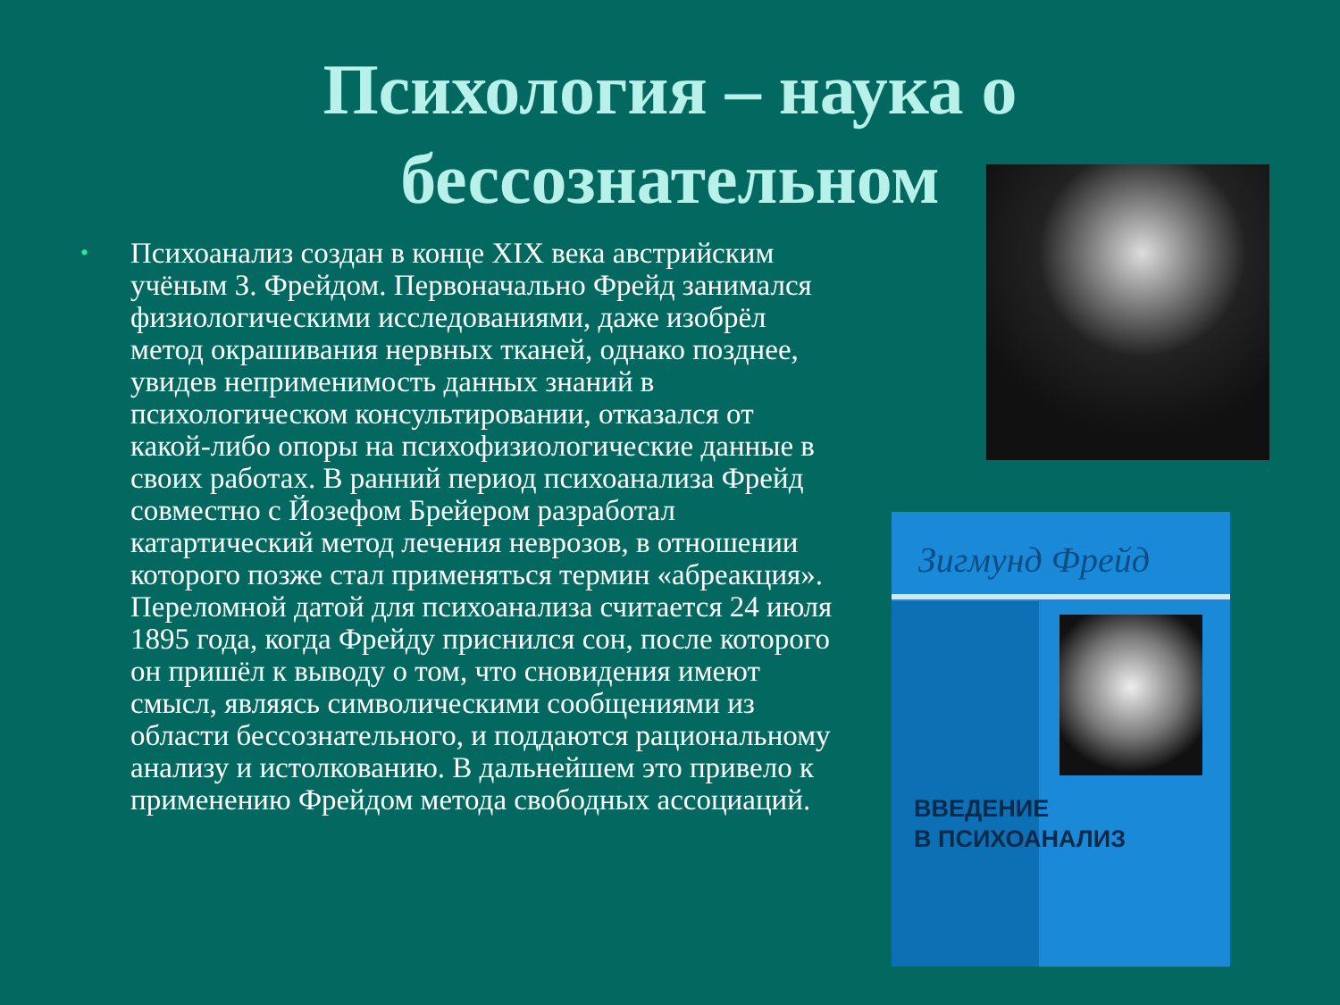Психология – наука о
бессознательном
•
Психоанализ создан в конце XIX века австрийским учёным З. Фрейдом. Первоначально Фрейд занимался физиологическими исследованиями, даже изобрёл метод окрашивания нервных тканей, однако позднее, увидев неприменимость данных знаний в психологическом консультировании, отказался от какой-либо опоры на психофизиологические данные в своих работах. В ранний период психоанализа Фрейд совместно с Йозефом Брейером разработал катартический метод лечения неврозов, в отношении которого позже стал применяться термин «абреакция». Переломной датой для психоанализа считается 24 июля 1895 года, когда Фрейду приснился сон, после которого он пришёл к выводу о том, что сновидения имеют смысл, являясь символическими сообщениями из области бессознательного, и поддаются рациональному анализу и истолкованию. В дальнейшем это привело к применению Фрейдом метода свободных ассоциаций.
Зигмунд Фрейд
ВВЕДЕНИЕ
В ПСИХОАНАЛИЗ